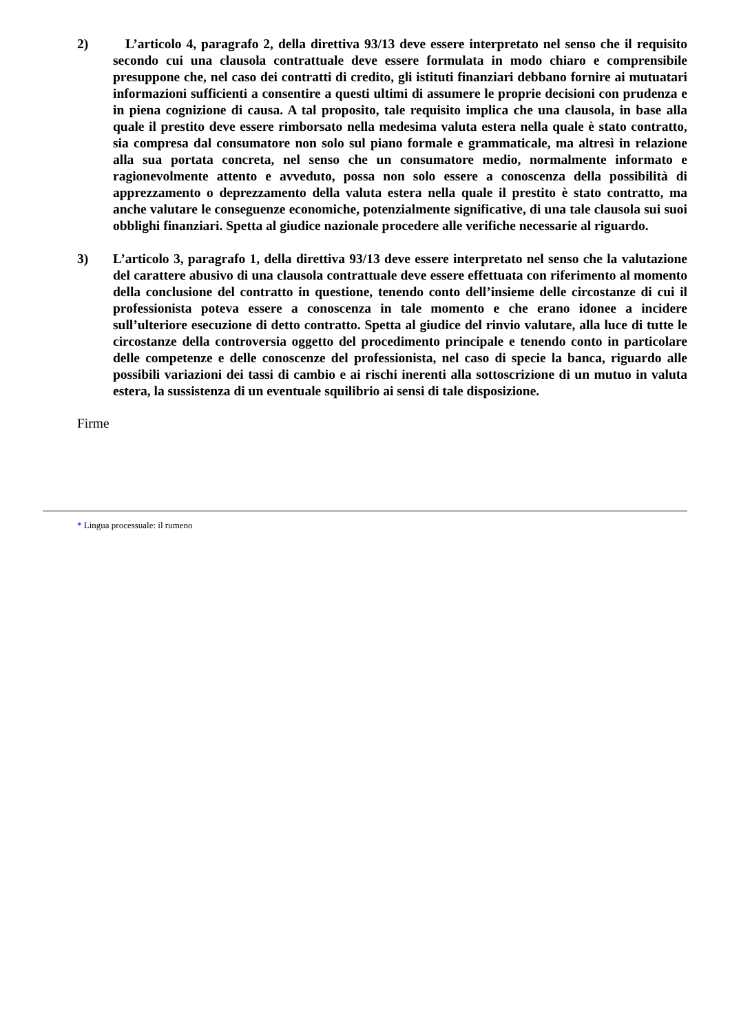2) L’articolo 4, paragrafo 2, della direttiva 93/13 deve essere interpretato nel senso che il requisito secondo cui una clausola contrattuale deve essere formulata in modo chiaro e comprensibile presuppone che, nel caso dei contratti di credito, gli istituti finanziari debbano fornire ai mutuatari informazioni sufficienti a consentire a questi ultimi di assumere le proprie decisioni con prudenza e in piena cognizione di causa. A tal proposito, tale requisito implica che una clausola, in base alla quale il prestito deve essere rimborsato nella medesima valuta estera nella quale è stato contratto, sia compresa dal consumatore non solo sul piano formale e grammaticale, ma altresì in relazione alla sua portata concreta, nel senso che un consumatore medio, normalmente informato e ragionevolmente attento e avveduto, possa non solo essere a conoscenza della possibilità di apprezzamento o deprezzamento della valuta estera nella quale il prestito è stato contratto, ma anche valutare le conseguenze economiche, potenzialmente significative, di una tale clausola sui suoi obblighi finanziari. Spetta al giudice nazionale procedere alle verifiche necessarie al riguardo.
3) L’articolo 3, paragrafo 1, della direttiva 93/13 deve essere interpretato nel senso che la valutazione del carattere abusivo di una clausola contrattuale deve essere effettuata con riferimento al momento della conclusione del contratto in questione, tenendo conto dell’insieme delle circostanze di cui il professionista poteva essere a conoscenza in tale momento e che erano idonee a incidere sull’ulteriore esecuzione di detto contratto. Spetta al giudice del rinvio valutare, alla luce di tutte le circostanze della controversia oggetto del procedimento principale e tenendo conto in particolare delle competenze e delle conoscenze del professionista, nel caso di specie la banca, riguardo alle possibili variazioni dei tassi di cambio e ai rischi inerenti alla sottoscrizione di un mutuo in valuta estera, la sussistenza di un eventuale squilibrio ai sensi di tale disposizione.
Firme
* Lingua processuale: il rumeno